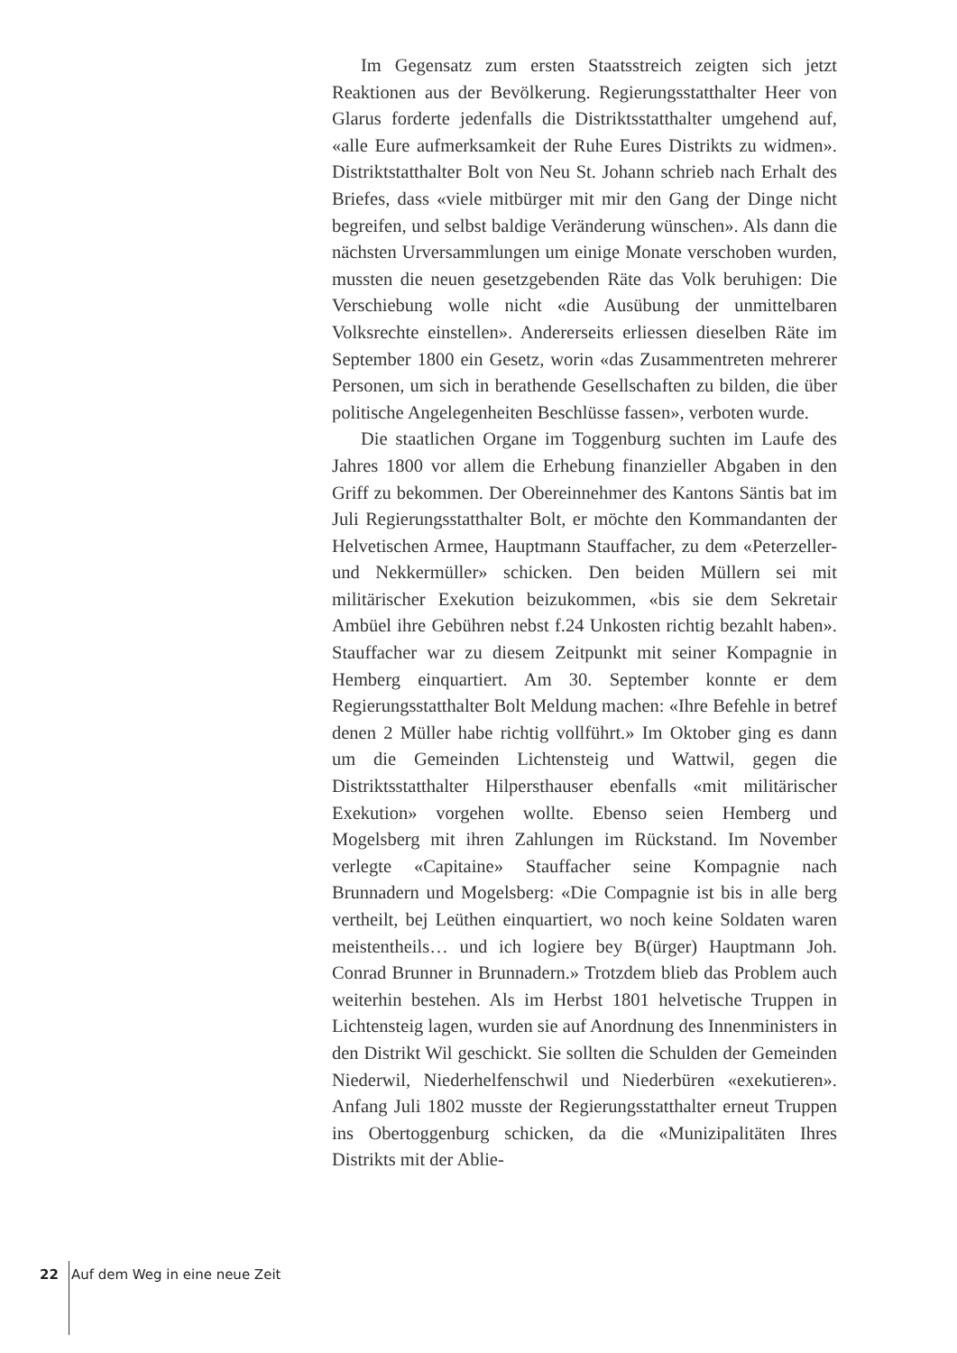Im Gegensatz zum ersten Staatsstreich zeigten sich jetzt Reaktionen aus der Bevölkerung. Regierungsstatthalter Heer von Glarus forderte jedenfalls die Distriktsstatthalter umgehend auf, «alle Eure aufmerksamkeit der Ruhe Eures Distrikts zu widmen». Distriktstatthalter Bolt von Neu St. Johann schrieb nach Erhalt des Briefes, dass «viele mitbürger mit mir den Gang der Dinge nicht begreifen, und selbst baldige Veränderung wünschen». Als dann die nächsten Urversammlungen um einige Monate verschoben wurden, mussten die neuen gesetzgebenden Räte das Volk beruhigen: Die Verschiebung wolle nicht «die Ausübung der unmittelbaren Volksrechte einstellen». Andererseits erliessen dieselben Räte im September 1800 ein Gesetz, worin «das Zusammentreten mehrerer Personen, um sich in berathende Gesellschaften zu bilden, die über politische Angelegenheiten Beschlüsse fassen», verboten wurde.
Die staatlichen Organe im Toggenburg suchten im Laufe des Jahres 1800 vor allem die Erhebung finanzieller Abgaben in den Griff zu bekommen. Der Obereinnehmer des Kantons Säntis bat im Juli Regierungsstatthalter Bolt, er möchte den Kommandanten der Helvetischen Armee, Hauptmann Stauffacher, zu dem «Peterzeller- und Nekkermüller» schicken. Den beiden Müllern sei mit militärischer Exekution beizukommen, «bis sie dem Sekretair Ambüel ihre Gebühren nebst f.24 Unkosten richtig bezahlt haben». Stauffacher war zu diesem Zeitpunkt mit seiner Kompagnie in Hemberg einquartiert. Am 30. September konnte er dem Regierungsstatthalter Bolt Meldung machen: «Ihre Befehle in betref denen 2 Müller habe richtig vollführt.» Im Oktober ging es dann um die Gemeinden Lichtensteig und Wattwil, gegen die Distriktsstatthalter Hilpersthauser ebenfalls «mit militärischer Exekution» vorgehen wollte. Ebenso seien Hemberg und Mogelsberg mit ihren Zahlungen im Rückstand. Im November verlegte «Capitaine» Stauffacher seine Kompagnie nach Brunnadern und Mogelsberg: «Die Compagnie ist bis in alle berg vertheilt, bej Leüthen einquartiert, wo noch keine Soldaten waren meistentheils… und ich logiere bey B(ürger) Hauptmann Joh. Conrad Brunner in Brunnadern.» Trotzdem blieb das Problem auch weiterhin bestehen. Als im Herbst 1801 helvetische Truppen in Lichtensteig lagen, wurden sie auf Anordnung des Innenministers in den Distrikt Wil geschickt. Sie sollten die Schulden der Gemeinden Niederwil, Niederhelfenschwil und Niederbüren «exekutieren». Anfang Juli 1802 musste der Regierungsstatthalter erneut Truppen ins Obertoggenburg schicken, da die «Munizipalitäten Ihres Distrikts mit der Ablie-
22 Auf dem Weg in eine neue Zeit